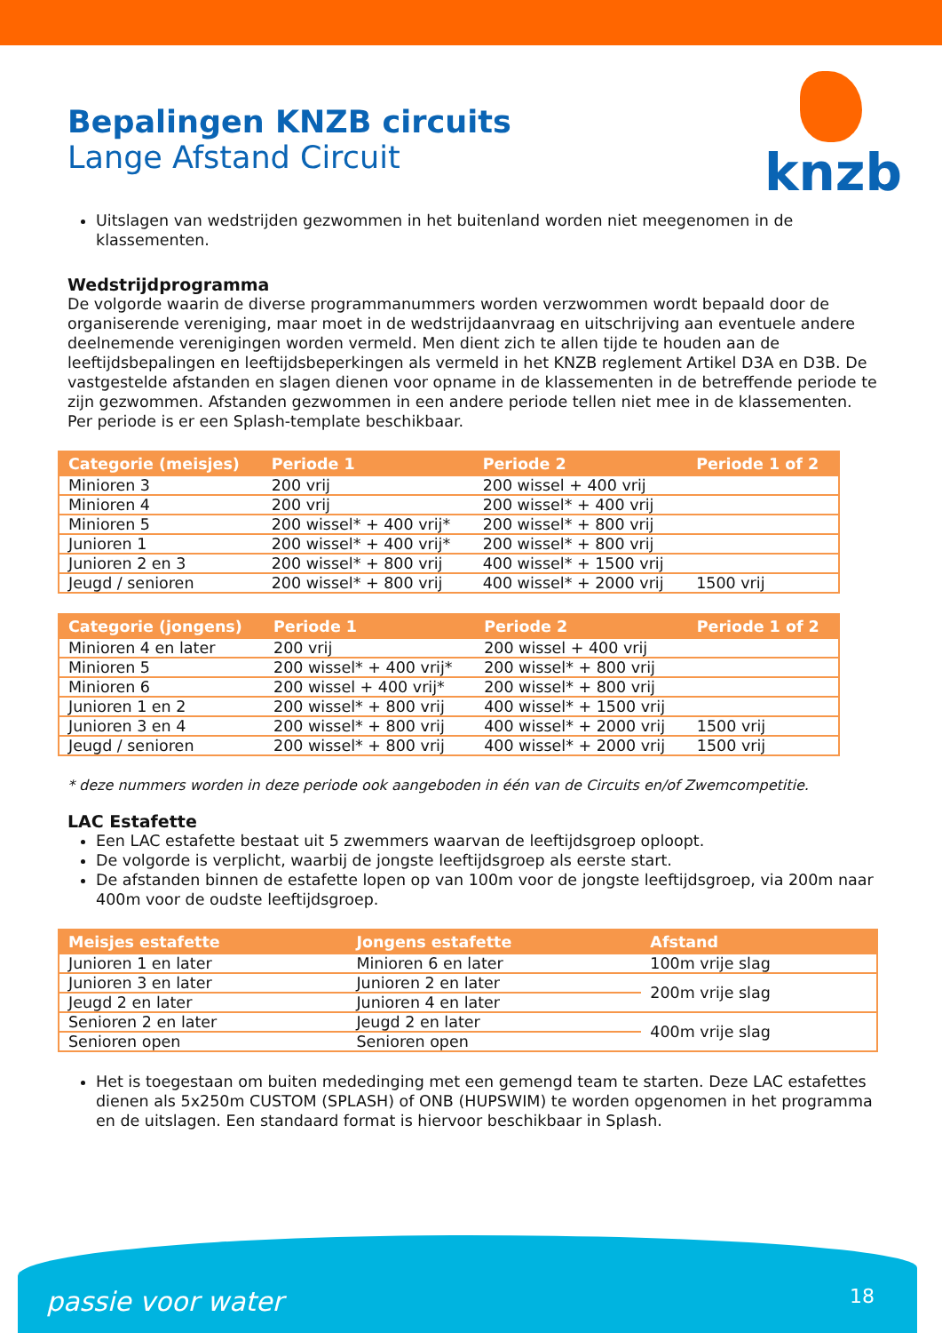knzb
Bepalingen KNZB circuits
Lange Afstand Circuit
Uitslagen van wedstrijden gezwommen in het buitenland worden niet meegenomen in de klassementen.
Wedstrijdprogramma
De volgorde waarin de diverse programmanummers worden verzwommen wordt bepaald door de organiserende vereniging, maar moet in de wedstrijdaanvraag en uitschrijving aan eventuele andere deelnemende verenigingen worden vermeld. Men dient zich te allen tijde te houden aan de leeftijdsbepalingen en leeftijdsbeperkingen als vermeld in het KNZB reglement Artikel D3A en D3B. De vastgestelde afstanden en slagen dienen voor opname in de klassementen in de betreffende periode te zijn gezwommen. Afstanden gezwommen in een andere periode tellen niet mee in de klassementen. Per periode is er een Splash-template beschikbaar.
| Categorie (meisjes) | Periode 1 | Periode 2 | Periode 1 of 2 |
| --- | --- | --- | --- |
| Minioren 3 | 200 vrij | 200 wissel + 400 vrij | |
| Minioren 4 | 200 vrij | 200 wissel* + 400 vrij | |
| Minioren 5 | 200 wissel* + 400 vrij* | 200 wissel* + 800 vrij | |
| Junioren 1 | 200 wissel* + 400 vrij* | 200 wissel* + 800 vrij | |
| Junioren 2 en 3 | 200 wissel* + 800 vrij | 400 wissel* + 1500 vrij | |
| Jeugd / senioren | 200 wissel* + 800 vrij | 400 wissel* + 2000 vrij | 1500 vrij |
| Categorie (jongens) | Periode 1 | Periode 2 | Periode 1 of 2 |
| --- | --- | --- | --- |
| Minioren 4 en later | 200 vrij | 200 wissel + 400 vrij | |
| Minioren 5 | 200 wissel* + 400 vrij* | 200 wissel* + 800 vrij | |
| Minioren 6 | 200 wissel + 400 vrij* | 200 wissel* + 800 vrij | |
| Junioren 1 en 2 | 200 wissel* + 800 vrij | 400 wissel* + 1500 vrij | |
| Junioren 3 en 4 | 200 wissel* + 800 vrij | 400 wissel* + 2000 vrij | 1500 vrij |
| Jeugd / senioren | 200 wissel* + 800 vrij | 400 wissel* + 2000 vrij | 1500 vrij |
* deze nummers worden in deze periode ook aangeboden in één van de Circuits en/of Zwemcompetitie.
LAC Estafette
Een LAC estafette bestaat uit 5 zwemmers waarvan de leeftijdsgroep oploopt.
De volgorde is verplicht, waarbij de jongste leeftijdsgroep als eerste start.
De afstanden binnen de estafette lopen op van 100m voor de jongste leeftijdsgroep, via 200m naar 400m voor de oudste leeftijdsgroep.
| Meisjes estafette | Jongens estafette | Afstand |
| --- | --- | --- |
| Junioren 1 en later | Minioren 6 en later | 100m vrije slag |
| Junioren 3 en later | Junioren 2 en later | 200m vrije slag |
| Jeugd 2 en later | Junioren 4 en later | |
| Senioren 2 en later | Jeugd 2 en later | 400m vrije slag |
| Senioren open | Senioren open | |
Het is toegestaan om buiten mededinging met een gemengd team te starten. Deze LAC estafettes dienen als 5x250m CUSTOM (SPLASH) of ONB (HUPSWIM) te worden opgenomen in het programma en de uitslagen. Een standaard format is hiervoor beschikbaar in Splash.
passie voor water 18